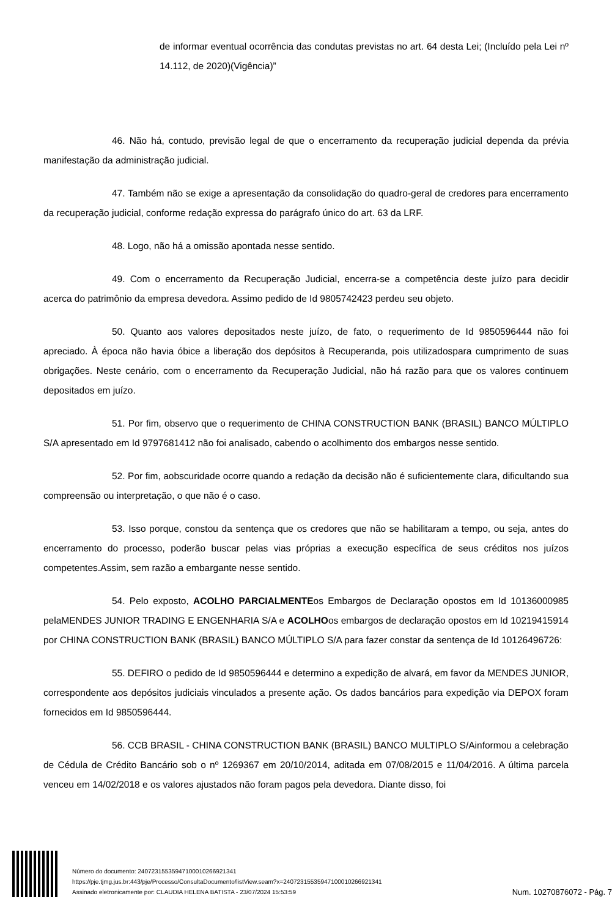de informar eventual ocorrência das condutas previstas no art. 64 desta Lei; (Incluído pela Lei nº 14.112, de 2020)(Vigência)”
46. Não há, contudo, previsão legal de que o encerramento da recuperação judicial dependa da prévia manifestação da administração judicial.
47. Também não se exige a apresentação da consolidação do quadro-geral de credores para encerramento da recuperação judicial, conforme redação expressa do parágrafo único do art. 63 da LRF.
48. Logo, não há a omissão apontada nesse sentido.
49. Com o encerramento da Recuperação Judicial, encerra-se a competência deste juízo para decidir acerca do patrimônio da empresa devedora. Assimo pedido de Id 9805742423 perdeu seu objeto.
50. Quanto aos valores depositados neste juízo, de fato, o requerimento de Id 9850596444 não foi apreciado. À época não havia óbice a liberação dos depósitos à Recuperanda, pois utilizadospara cumprimento de suas obrigações. Neste cenário, com o encerramento da Recuperação Judicial, não há razão para que os valores continuem depositados em juízo.
51. Por fim, observo que o requerimento de CHINA CONSTRUCTION BANK (BRASIL) BANCO MÚLTIPLO S/A apresentado em Id 9797681412 não foi analisado, cabendo o acolhimento dos embargos nesse sentido.
52. Por fim, aobscuridade ocorre quando a redação da decisão não é suficientemente clara, dificultando sua compreensão ou interpretação, o que não é o caso.
53. Isso porque, constou da sentença que os credores que não se habilitaram a tempo, ou seja, antes do encerramento do processo, poderão buscar pelas vias próprias a execução específica de seus créditos nos juízos competentes.Assim, sem razão a embargante nesse sentido.
54. Pelo exposto, ACOLHO PARCIALMENTEos Embargos de Declaração opostos em Id 10136000985 pelaMENDES JUNIOR TRADING E ENGENHARIA S/A e ACOLHOos embargos de declaração opostos em Id 10219415914 por CHINA CONSTRUCTION BANK (BRASIL) BANCO MÚLTIPLO S/A para fazer constar da sentença de Id 10126496726:
55. DEFIRO o pedido de Id 9850596444 e determino a expedição de alvará, em favor da MENDES JUNIOR, correspondente aos depósitos judiciais vinculados a presente ação. Os dados bancários para expedição via DEPOX foram fornecidos em Id 9850596444.
56. CCB BRASIL - CHINA CONSTRUCTION BANK (BRASIL) BANCO MULTIPLO S/Ainformou a celebração de Cédula de Crédito Bancário sob o nº 1269367 em 20/10/2014, aditada em 07/08/2015 e 11/04/2016. A última parcela venceu em 14/02/2018 e os valores ajustados não foram pagos pela devedora. Diante disso, foi
Número do documento: 24072315535947100010266921341
https://pje.tjmg.jus.br:443/pje/Processo/ConsultaDocumento/listView.seam?x=24072315535947100010266921341
Assinado eletronicamente por: CLAUDIA HELENA BATISTA - 23/07/2024 15:53:59
Num. 10270876072 - Pág. 7